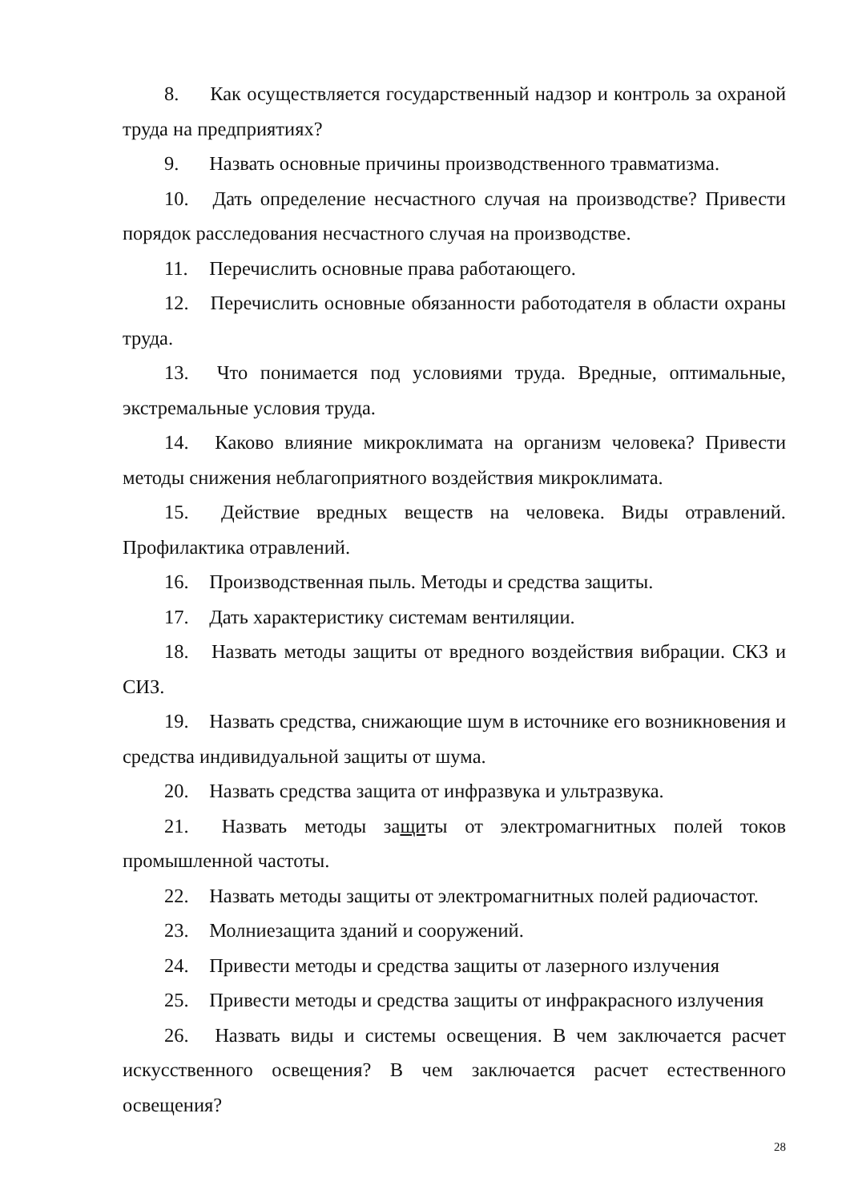8. Как осуществляется государственный надзор и контроль за охраной труда на предприятиях?
9. Назвать основные причины производственного травматизма.
10. Дать определение несчастного случая на производстве? Привести порядок расследования несчастного случая на производстве.
11. Перечислить основные права работающего.
12. Перечислить основные обязанности работодателя в области охраны труда.
13. Что понимается под условиями труда. Вредные, оптимальные, экстремальные условия труда.
14. Каково влияние микроклимата на организм человека? Привести методы снижения неблагоприятного воздействия микроклимата.
15. Действие вредных веществ на человека. Виды отравлений. Профилактика отравлений.
16. Производственная пыль. Методы и средства защиты.
17. Дать характеристику системам вентиляции.
18. Назвать методы защиты от вредного воздействия вибрации. СКЗ и СИЗ.
19. Назвать средства, снижающие шум в источнике его возникновения и средства индивидуальной защиты от шума.
20. Назвать средства защита от инфразвука и ультразвука.
21. Назвать методы защиты от электромагнитных полей токов промышленной частоты.
22. Назвать методы защиты от электромагнитных полей радиочастот.
23. Молниезащита зданий и сооружений.
24. Привести методы и средства защиты от лазерного излучения
25. Привести методы и средства защиты от инфракрасного излучения
26. Назвать виды и системы освещения. В чем заключается расчет искусственного освещения? В чем заключается расчет естественного освещения?
28